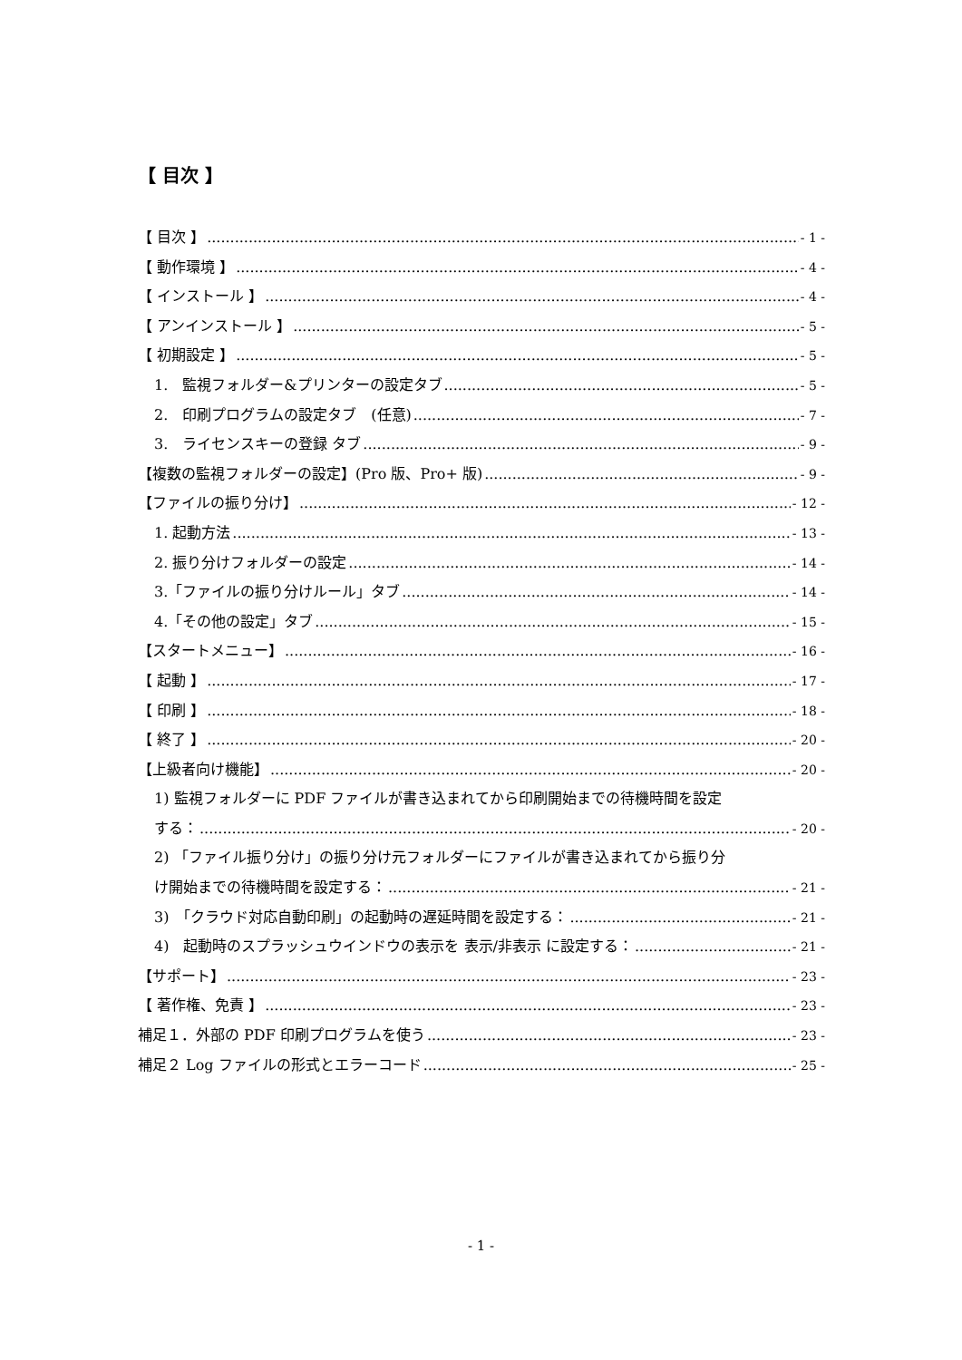【 目次 】
【 目次 】 - 1 -
【 動作環境 】 - 4 -
【 インストール 】 - 4 -
【 アンインストール 】 - 5 -
【 初期設定 】 - 5 -
1.　監視フォルダー&プリンターの設定タブ - 5 -
2.　印刷プログラムの設定タブ　(任意) - 7 -
3.　ライセンスキーの登録 タブ - 9 -
【複数の監視フォルダーの設定】(Pro 版、Pro+ 版) - 9 -
【ファイルの振り分け】 - 12 -
1. 起動方法 - 13 -
2. 振り分けフォルダーの設定 - 14 -
3.「ファイルの振り分けルール」タブ - 14 -
4.「その他の設定」タブ - 15 -
【スタートメニュー】 - 16 -
【 起動 】 - 17 -
【 印刷 】 - 18 -
【 終了 】 - 20 -
【上級者向け機能】 - 20 -
1) 監視フォルダーに PDF ファイルが書き込まれてから印刷開始までの待機時間を設定
する： - 20 -
2) 「ファイル振り分け」の振り分け元フォルダーにファイルが書き込まれてから振り分
け開始までの待機時間を設定する： - 21 -
3)　「クラウド対応自動印刷」の起動時の遅延時間を設定する： - 21 -
4)　起動時のスプラッシュウインドウの表示を 表示/非表示 に設定する： - 21 -
【サポート】 - 23 -
【 著作権、免責 】 - 23 -
補足１．外部の PDF 印刷プログラムを使う - 23 -
補足２ Log ファイルの形式とエラーコード - 25 -
- 1 -